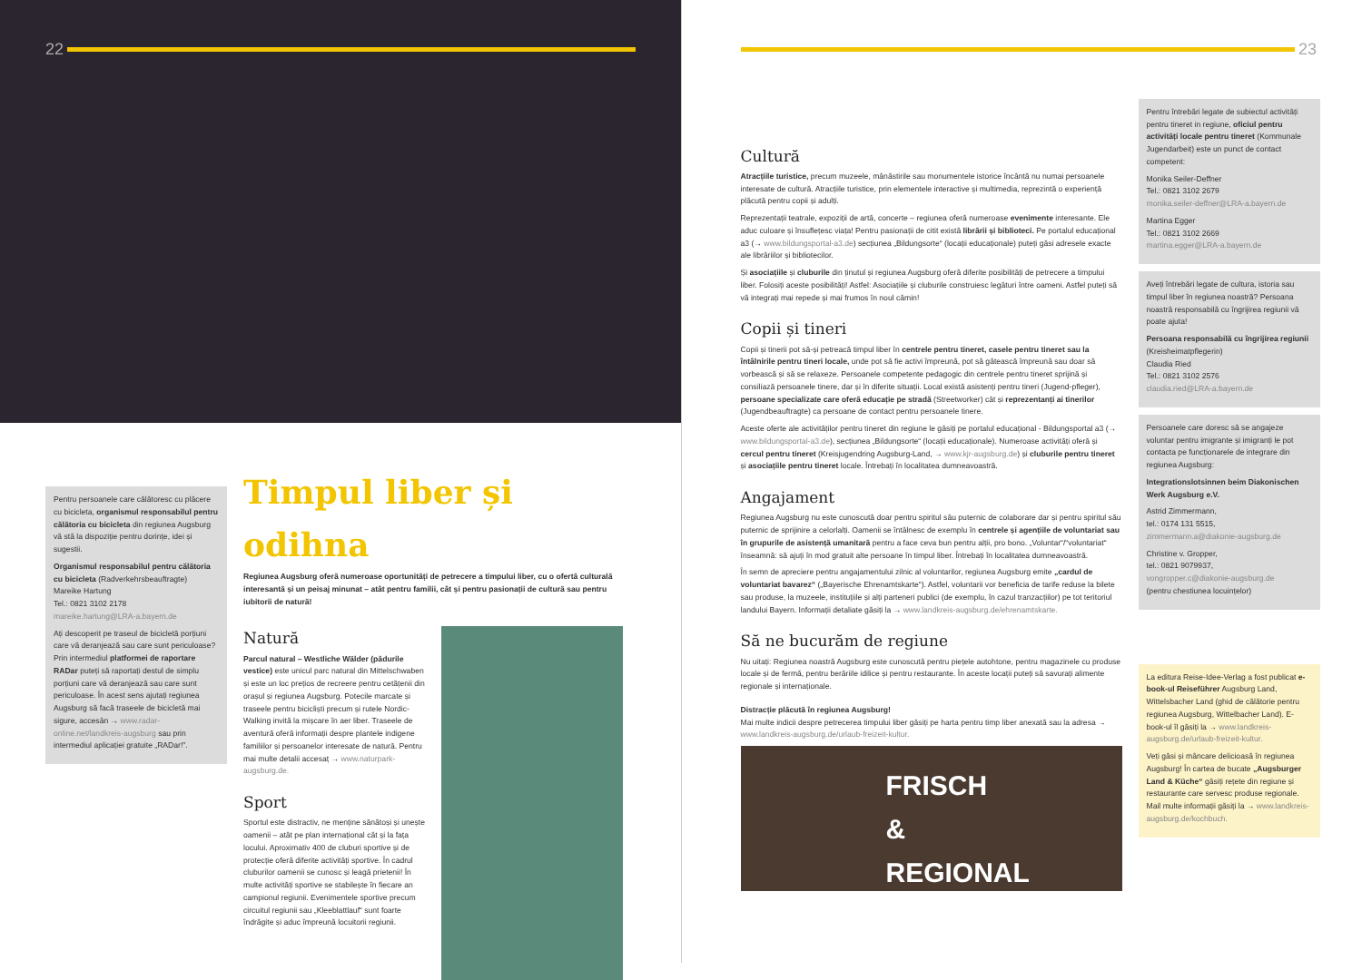22
Pentru persoanele care călătoresc cu plăcere cu bicicleta, organismul responsabilul pentru călătoria cu bicicleta din regiunea Augsburg vă stă la dispoziție pentru dorințe, idei și sugestii.
Organismul responsabilul pentru călătoria cu bicicleta (Radverkehrsbeauftragte)
Mareike Hartung
Tel.: 0821 3102 2178
mareike.hartung@LRA-a.bayern.de
Ați descoperit pe traseul de bicicletă porțiuni care vă deranjează sau care sunt periculoase? Prin intermediul platformei de raportare RADar puteți să raportați destul de simplu porțiuni care vă deranjează sau care sunt periculoase. În acest sens ajutați regiunea Augsburg să facă traseele de bicicletă mai sigure, accesân → www.radar-online.net/landkreis-augsburg sau prin intermediul aplicației gratuite „RADar!”.
Timpul liber și odihna
Regiunea Augsburg oferă numeroase oportunități de petrecere a timpului liber, cu o ofertă culturală interesantă și un peisaj minunat – atât pentru familii, cât și pentru pasionații de cultură sau pentru iubitorii de natură!
Natură
Parcul natural – Westliche Wälder (pădurile vestice) este unicul parc natural din Mittelschwaben și este un loc prețios de recreere pentru cetățenii din orașul și regiunea Augsburg. Potecile marcate și traseele pentru bicicliști precum și rutele Nordic-Walking invită la mișcare în aer liber. Traseele de aventură oferă informații despre plantele indigene familiilor și persoanelor interesate de natură. Pentru mai multe detalii accesaț → www.naturpark-augsburg.de.
Sport
Sportul este distractiv, ne menține sănătoși și unește oamenii – atât pe plan internațional cât și la fața locului. Aproximativ 400 de cluburi sportive și de protecție oferă diferite activități sportive. În cadrul cluburilor oamenii se cunosc și leagă prietenii! În multe activități sportive se stabilește în fiecare an campionul regiunii. Evenimentele sportive precum circuitul regiunii sau „Kleeblattlauf“ sunt foarte îndrăgite și aduc împreună locuitorii regiunii.
23
Cultură
Atracțiile turistice, precum muzeele, mânăstirile sau monumentele istorice încântă nu numai persoanele interesate de cultură. Atracțiile turistice, prin elementele interactive și multimedia, reprezintă o experiență plăcută pentru copii și adulți.
Reprezentații teatrale, expoziții de artă, concerte – regiunea oferă numeroase evenimente interesante. Ele aduc culoare și însuflețesc viața! Pentru pasionații de citit există librării și biblioteci. Pe portalul educațional a3 (→ www.bildungsportal-a3.de) secțiunea „Bildungsorte“ (locații educaționale) puteți găsi adresele exacte ale librăriilor și bibliotecilor.
Și asociațiile și cluburile din ținutul și regiunea Augsburg oferă diferite posibilități de petrecere a timpului liber. Folosiți aceste posibilități! Astfel: Asociațiile și cluburile construiesc legături între oameni. Astfel puteți să vă integrați mai repede și mai frumos în noul cămin!
Copii și tineri
Copii și tinerii pot să-și petreacă timpul liber în centrele pentru tineret, casele pentru tineret sau la întâlnirile pentru tineri locale, unde pot să fie activi împreună, pot să gătească împreună sau doar să vorbească și să se relaxeze. Persoanele competente pedagogic din centrele pentru tineret sprijină și consiliază persoanele tinere, dar și în diferite situații. Local există asistenți pentru tineri (Jugend-pfleger), persoane specializate care oferă educație pe stradă (Streetworker) cât și reprezentanți ai tinerilor (Jugendbeauftragte) ca persoane de contact pentru persoanele tinere.
Aceste oferte ale activităților pentru tineret din regiune le găsiți pe portalul educațional - Bildungsportal a3 (→ www.bildungsportal-a3.de), secțiunea „Bildungsorte“ (locații educaționale). Numeroase activități oferă și cercul pentru tineret (Kreisjugendring Augsburg-Land, → www.kjr-augsburg.de) și cluburile pentru tineret și asociațiile pentru tineret locale. Întrebați în localitatea dumneavoastră.
Angajament
Regiunea Augsburg nu este cunoscută doar pentru spiritul său puternic de colaborare dar și pentru spiritul său puternic de sprijinire a celorlalți. Oamenii se întâlnesc de exemplu în centrele și agențiile de voluntariat sau în grupurile de asistență umanitară pentru a face ceva bun pentru alții, pro bono. „Voluntar“/“voluntariat“ înseamnă: să ajuți în mod gratuit alte persoane în timpul liber. Întrebați în localitatea dumneavoastră.
În semn de apreciere pentru angajamentului zilnic al voluntarilor, regiunea Augsburg emite „cardul de voluntariat bavarez“ („Bayerische Ehrenamtskarte“). Astfel, voluntarii vor beneficia de tarife reduse la bilete sau produse, la muzeele, instituțiile și alți parteneri publici (de exemplu, în cazul tranzacțiilor) pe tot teritoriul landului Bayern. Informații detaliate găsiți la → www.landkreis-augsburg.de/ehrenamtskarte.
Să ne bucurăm de regiune
Nu uitați: Regiunea noastră Augsburg este cunoscută pentru piețele autohtone, pentru magazinele cu produse locale și de fermă, pentru berăriile idilice și pentru restaurante. În aceste locații puteți să savurați alimente regionale și internaționale.
Distracție plăcută în regiunea Augsburg!
Mai multe indicii despre petrecerea timpului liber găsiți pe harta pentru timp liber anexată sau la adresa → www.landkreis-augsburg.de/urlaub-freizeit-kultur.
FRISCH & REGIONAL
Pentru întrebări legate de subiectul activități pentru tineret in regiune, oficiul pentru activități locale pentru tineret (Kommunale Jugendarbeit) este un punct de contact competent:
Monika Seiler-Deffner
Tel.: 0821 3102 2679
monika.seiler-deffner@LRA-a.bayern.de
Martina Egger
Tel.: 0821 3102 2669
martina.egger@LRA-a.bayern.de
Aveți întrebări legate de cultura, istoria sau timpul liber în regiunea noastră? Persoana noastră responsabilă cu îngrijirea regiunii vă poate ajuta!
Persoana responsabilă cu îngrijirea regiunii (Kreisheimatpflegerin)
Claudia Ried
Tel.: 0821 3102 2576
claudia.ried@LRA-a.bayern.de
Persoanele care doresc să se angajeze voluntar pentru imigrante și imigranți le pot contacta pe funcționarele de integrare din regiunea Augsburg:
Integrationslotsinnen beim Diakonischen Werk Augsburg e.V.
Astrid Zimmermann,
tel.: 0174 131 5515,
zimmermann.a@diakonie-augsburg.de
Christine v. Gropper,
tel.: 0821 9079937,
vongropper.c@diakonie-augsburg.de
(pentru chestiunea locuințelor)
La editura Reise-Idee-Verlag a fost publicat e-book-ul Reiseführer Augsburg Land, Wittelsbacher Land (ghid de călătorie pentru regiunea Augsburg, Wittelbacher Land). E-book-ul îl găsiți la → www.landkreis-augsburg.de/urlaub-freizeit-kultur.
Veți găsi și mâncare delicioasă în regiunea Augsburg! În cartea de bucate „Augsburger Land & Küche“ găsiți rețete din regiune și restaurante care servesc produse regionale. Mail multe informații găsiți la → www.landkreis-augsburg.de/kochbuch.